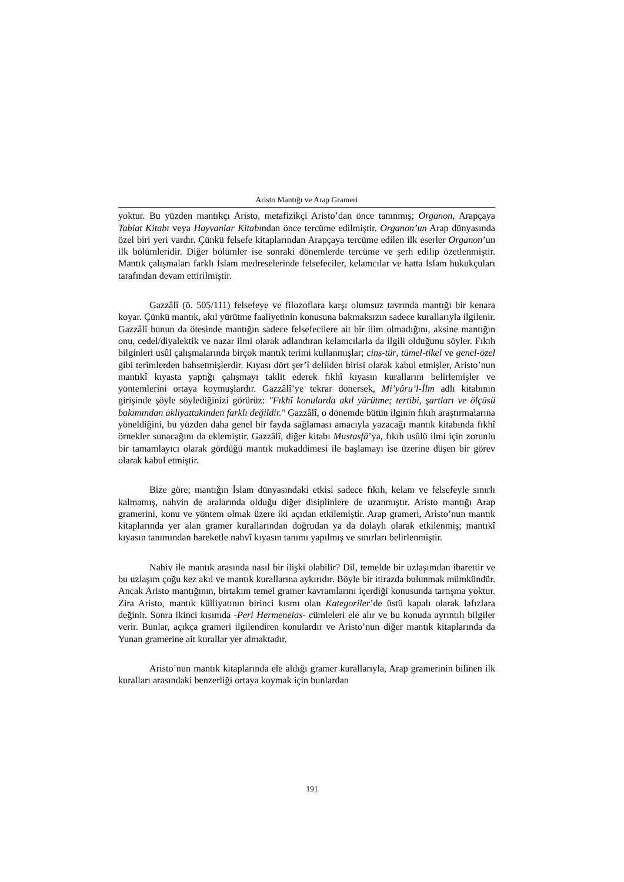Aristo Mantığı ve Arap Grameri
yoktur. Bu yüzden mantıkçı Aristo, metafizikçi Aristo’dan önce tanınmış; Organon, Arapçaya Tabiat Kitabı veya Hayvanlar Kitabından önce tercüme edilmiştir. Organon’un Arap dünyasında özel biri yeri vardır. Çünkü felsefe kitaplarından Arapçaya tercüme edilen ilk eserler Organon’un ilk bölümleridir. Diğer bölümler ise sonraki dönemlerde tercüme ve şerh edilip özetlenmiştir. Mantık çalışmaları farklı İslam medreselerinde felsefeciler, kelamcılar ve hatta İslam hukukçuları tarafından devam ettirilmiştir.
Gazzâlî (ö. 505/111) felsefeye ve filozoflara karşı olumsuz tavrında mantığı bir kenara koyar. Çünkü mantık, akıl yürütme faaliyetinin konusuna bakmaksızın sadece kurallarıyla ilgilenir. Gazzâlî bunun da ötesinde mantığın sadece felsefecilere ait bir ilim olmadığını, aksine mantığın onu, cedel/diyalektik ve nazar ilmi olarak adlandıran kelamcılarla da ilgili olduğunu söyler. Fıkıh bilginleri usûl çalışmalarında birçok mantık terimi kullanmışlar; cins-tür, tümel-tikel ve genel-özel gibi terimlerden bahsetmişlerdir. Kıyası dört şer’î delilden birisi olarak kabul etmişler, Aristo’nun mantıkî kıyasta yaptığı çalışmayı taklit ederek fıkhî kıyasın kurallarını belirlemişler ve yöntemlerini ortaya koymuşlardır. Gazzâlî’ye tekrar dönersek, Mi’yâru’l-İlm adlı kitabının girişinde şöyle söylediğinizi görürüz: "Fıkhî konularda akıl yürütme; tertibi, şartları ve ölçüsü bakımından akliyattakinden farklı değildir." Gazzâlî, o dönemde bütün ilginin fıkıh araştırmalarına yöneldiğini, bu yüzden daha genel bir fayda sağlaması amacıyla yazacağı mantık kitabında fıkhî örnekler sunacağını da eklemiştir. Gazzâlî, diğer kitabı Mustasfâ’ya, fıkıh usûlü ilmi için zorunlu bir tamamlayıcı olarak gördüğü mantık mukaddimesi ile başlamayı ise üzerine düşen bir görev olarak kabul etmiştir.
Bize göre; mantığın İslam dünyasındaki etkisi sadece fıkıh, kelam ve felsefeyle sınırlı kalmamış, nahvin de aralarında olduğu diğer disiplinlere de uzanmıştır. Aristo mantığı Arap gramerini, konu ve yöntem olmak üzere iki açıdan etkilemiştir. Arap grameri, Aristo’nun mantık kitaplarında yer alan gramer kurallarından doğrudan ya da dolaylı olarak etkilenmiş; mantıkî kıyasın tanımından hareketle nahvî kıyasın tanımı yapılmış ve sınırları belirlenmiştir.
Nahiv ile mantık arasında nasıl bir ilişki olabilir? Dil, temelde bir uzlaşımdan ibarettir ve bu uzlaşım çoğu kez akıl ve mantık kurallarına aykırıdır. Böyle bir itirazda bulunmak mümkündür. Ancak Aristo mantığının, birtakım temel gramer kavramlarını içerdiği konusunda tartışma yoktur. Zira Aristo, mantık külliyatının birinci kısmı olan Kategoriler’de üstü kapalı olarak lafızlara değinir. Sonra ikinci kısımda -Peri Hermeneias- cümleleri ele alır ve bu konuda ayrıntılı bilgiler verir. Bunlar, açıkça grameri ilgilendiren konulardır ve Aristo’nun diğer mantık kitaplarında da Yunan gramerine ait kurallar yer almaktadır.
Aristo’nun mantık kitaplarında ele aldığı gramer kurallarıyla, Arap gramerinin bilinen ilk kuralları arasındaki benzerliği ortaya koymak için bunlardan
191